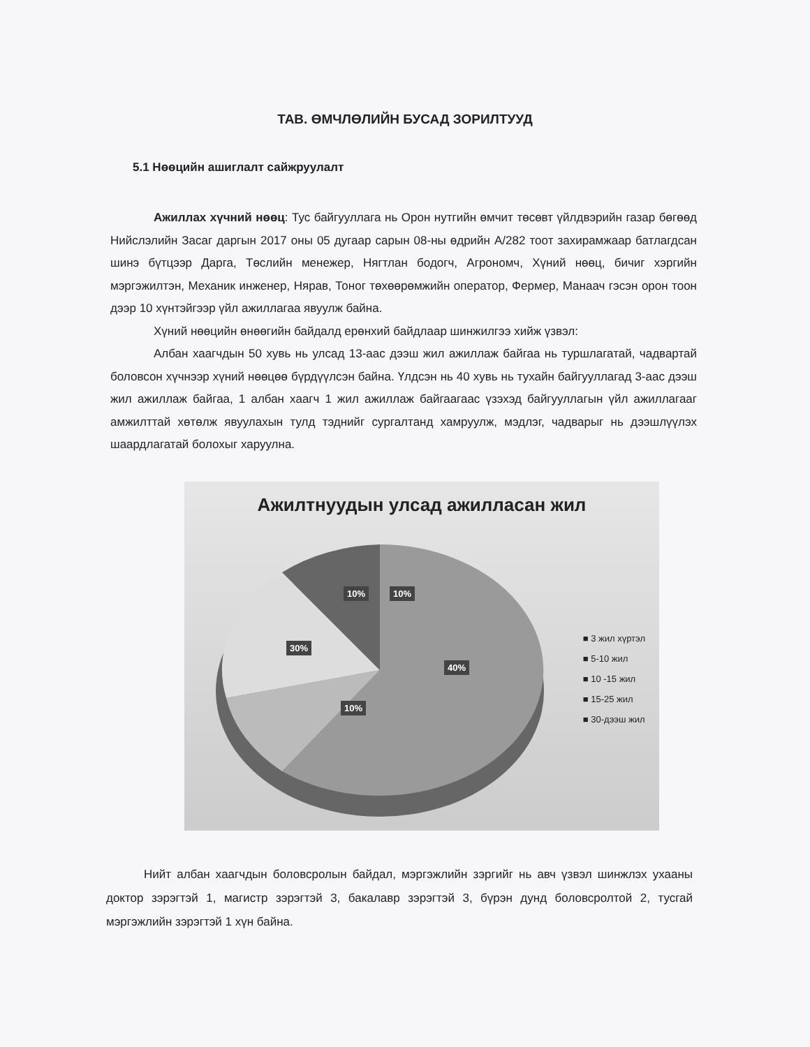ТАВ. ӨМЧЛӨЛИЙН БУСАД ЗОРИЛТУУД
5.1 Нөөцийн ашиглалт сайжруулалт
Ажиллах хүчний нөөц: Тус байгууллага нь Орон нутгийн өмчит төсөвт үйлдвэрийн газар бөгөөд Нийслэлийн Засаг даргын 2017 оны 05 дугаар сарын 08-ны өдрийн А/282 тоот захирамжаар батлагдсан шинэ бүтцээр Дарга, Төслийн менежер, Нягтлан бодогч, Агрономч, Хүний нөөц, бичиг хэргийн мэргэжилтэн, Механик инженер, Нярав, Тоног төхөөрөмжийн оператор, Фермер, Манаач гэсэн орон тоон дээр 10 хүнтэйгээр үйл ажиллагаа явуулж байна.
Хүний нөөцийн өнөөгийн байдалд ерөнхий байдлаар шинжилгээ хийж үзвэл:
Албан хаагчдын 50 хувь нь улсад 13-аас дээш жил ажиллаж байгаа нь туршлагатай, чадвартай боловсон хүчнээр хүний нөөцөө бүрдүүлсэн байна. Үлдсэн нь 40 хувь нь тухайн байгууллагад 3-аас дээш жил ажиллаж байгаа, 1 албан хаагч 1 жил ажиллаж байгаагаас үзэхэд байгууллагын үйл ажиллагааг амжилттай хөтөлж явуулахын тулд тэднийг сургалтанд хамруулж, мэдлэг, чадварыг нь дээшлүүлэх шаардлагатай болохыг харуулна.
Ажилтнуудын улсад ажилласан жил
10% 10%
30%
40%
10%
■ 3 жил хүртэл
■ 5-10 жил
■ 10 -15 жил
■ 15-25 жил
■ 30-дээш жил
Нийт албан хаагчдын боловсролын байдал, мэргэжлийн зэргийг нь авч үзвэл шинжлэх ухааны доктор зэрэгтэй 1, магистр зэрэгтэй 3, бакалавр зэрэгтэй 3, бүрэн дунд боловсролтой 2, тусгай мэргэжлийн зэрэгтэй 1 хүн байна.